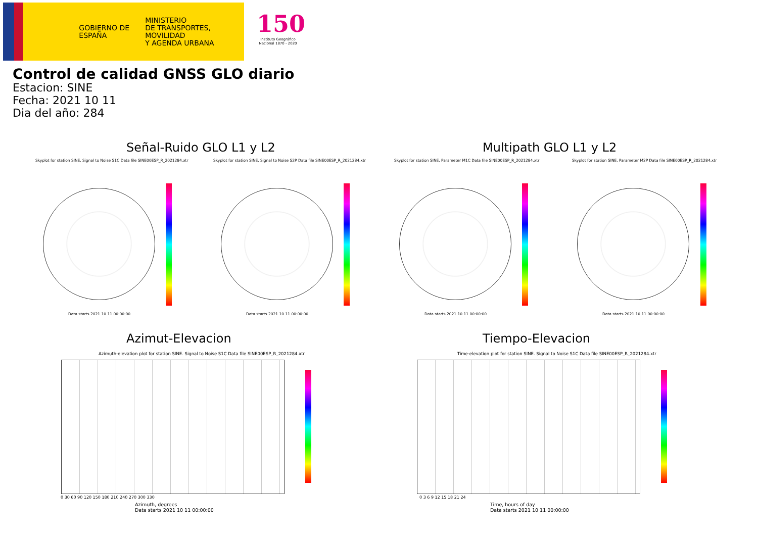GOBIERNO DE ESPAÑA
MINISTERIO
DE TRANSPORTES, MOVILIDAD
Y AGENDA URBANA
150
Instituto Geográfico Nacional 1870 - 2020
Control de calidad GNSS GLO diario
Estacion: SINE
Fecha: 2021 10 11
Dia del año: 284
Señal-Ruido GLO L1 y L2 Multipath GLO L1 y L2
Skyplot for station SINE. Signal to Noise S1C Data file SINE00ESP_R_2021284.xtr Skyplot for station SINE. Signal to Noise S2P Data file SINE00ESP_R_2021284.xtr Skyplot for station SINE. Parameter M1C Data file SINE00ESP_R_2021284.xtr Skyplot for station SINE. Parameter M2P Data file SINE00ESP_R_2021284.xtr
Data starts 2021 10 11 00:00:00 Data starts 2021 10 11 00:00:00 Data starts 2021 10 11 00:00:00 Data starts 2021 10 11 00:00:00
Azimut-Elevacion Tiempo-Elevacion
Azimuth-elevation plot for station SINE. Signal to Noise S1C Data file SINE00ESP_R_2021284.xtr Time-elevation plot for station SINE. Signal to Noise S1C Data file SINE00ESP_R_2021284.xtr
0 30 60 90 120 150 180 210 240 270 300 330
Azimuth, degrees
Data starts 2021 10 11 00:00:00
0 3 6 9 12 15 18 21 24
Time, hours of day
Data starts 2021 10 11 00:00:00